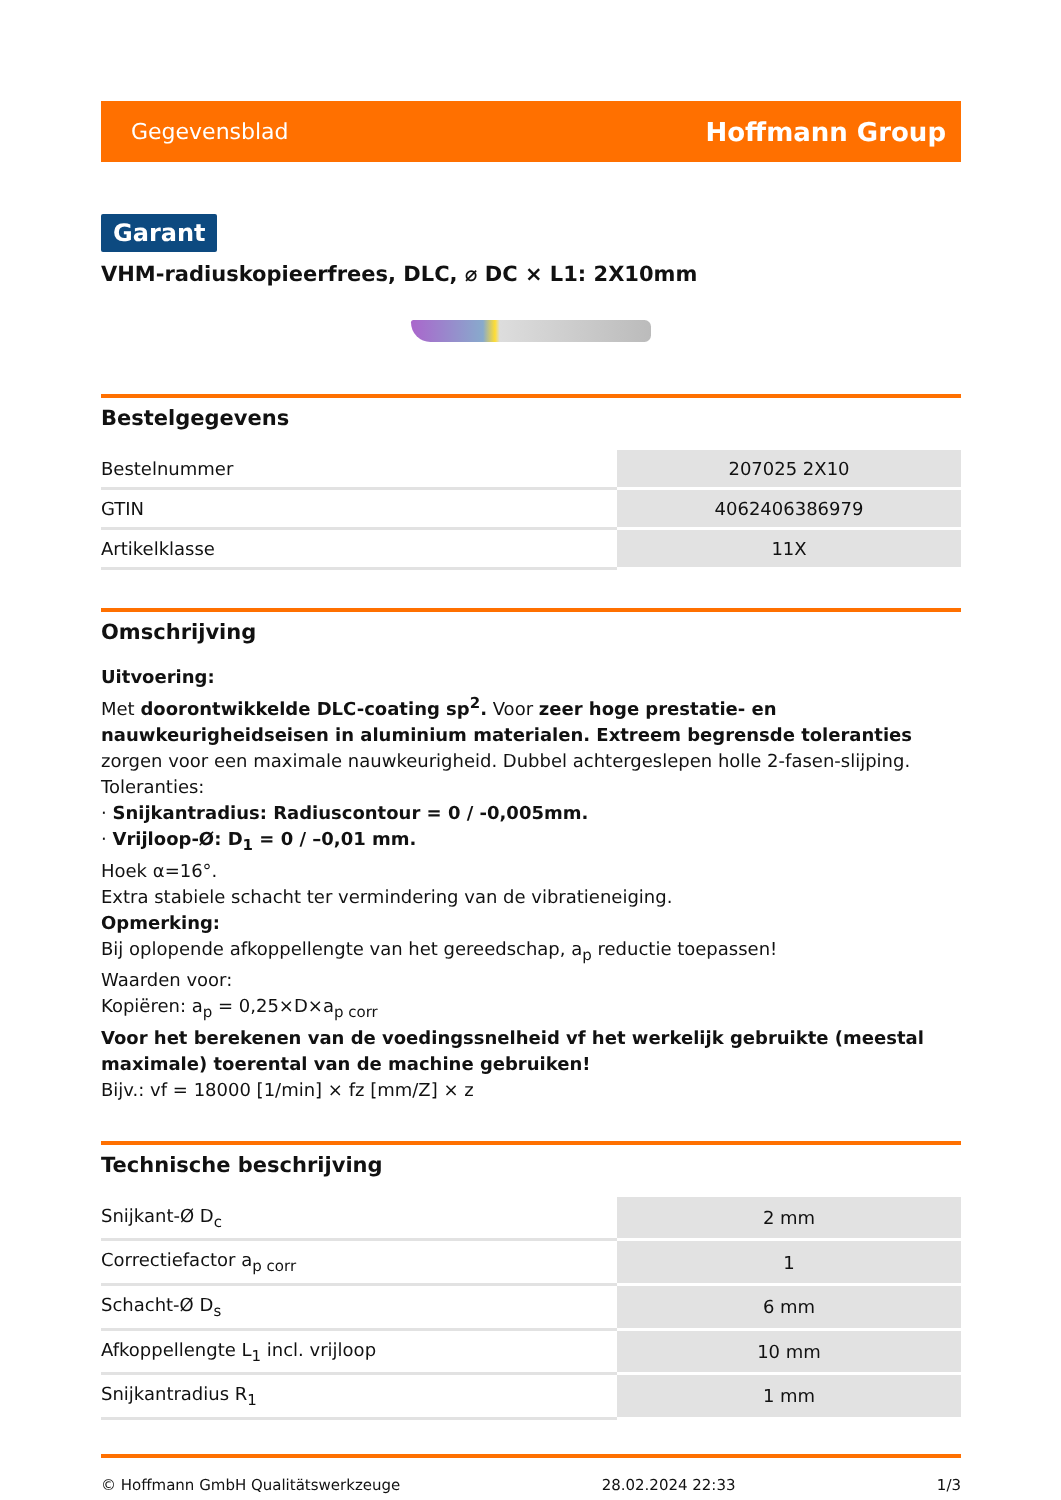Gegevensblad Hoffmann Group
Garant
VHM-radiuskopieerfrees, DLC, ⌀ DC × L1: 2X10mm
Bestelgegevens
| Bestelnummer | 207025 2X10 |
| GTIN | 4062406386979 |
| Artikelklasse | 11X |
Omschrijving
Uitvoering:
Met doorontwikkelde DLC-coating sp<sup>2</sup>. Voor zeer hoge prestatie- en nauwkeurigheidseisen in aluminium materialen. Extreem begrensde toleranties zorgen voor een maximale nauwkeurigheid. Dubbel achtergeslepen holle 2-fasen-slijping.
Toleranties:
· Snijkantradius: Radiuscontour = 0 / -0,005mm.
· Vrijloop-Ø: D<sub>1</sub> = 0 / –0,01 mm.
Hoek α=16°.
Extra stabiele schacht ter vermindering van de vibratieneiging.
Opmerking:
Bij oplopende afkoppellengte van het gereedschap, a<sub>p</sub> reductie toepassen!
Waarden voor:
Kopiëren: a<sub>p</sub> = 0,25×D×a<sub>p corr</sub>
Voor het berekenen van de voedingssnelheid vf het werkelijk gebruikte (meestal maximale) toerental van de machine gebruiken!
Bijv.: vf = 18000 [1/min] × fz [mm/Z] × z
Technische beschrijving
| Snijkant-Ø D<sub>c</sub> | 2 mm |
| Correctiefactor a<sub>p corr</sub> | 1 |
| Schacht-Ø D<sub>s</sub> | 6 mm |
| Afkoppellengte L<sub>1</sub> incl. vrijloop | 10 mm |
| Snijkantradius R<sub>1</sub> | 1 mm |
© Hoffmann GmbH Qualitätswerkzeuge 28.02.2024 22:33 1/3